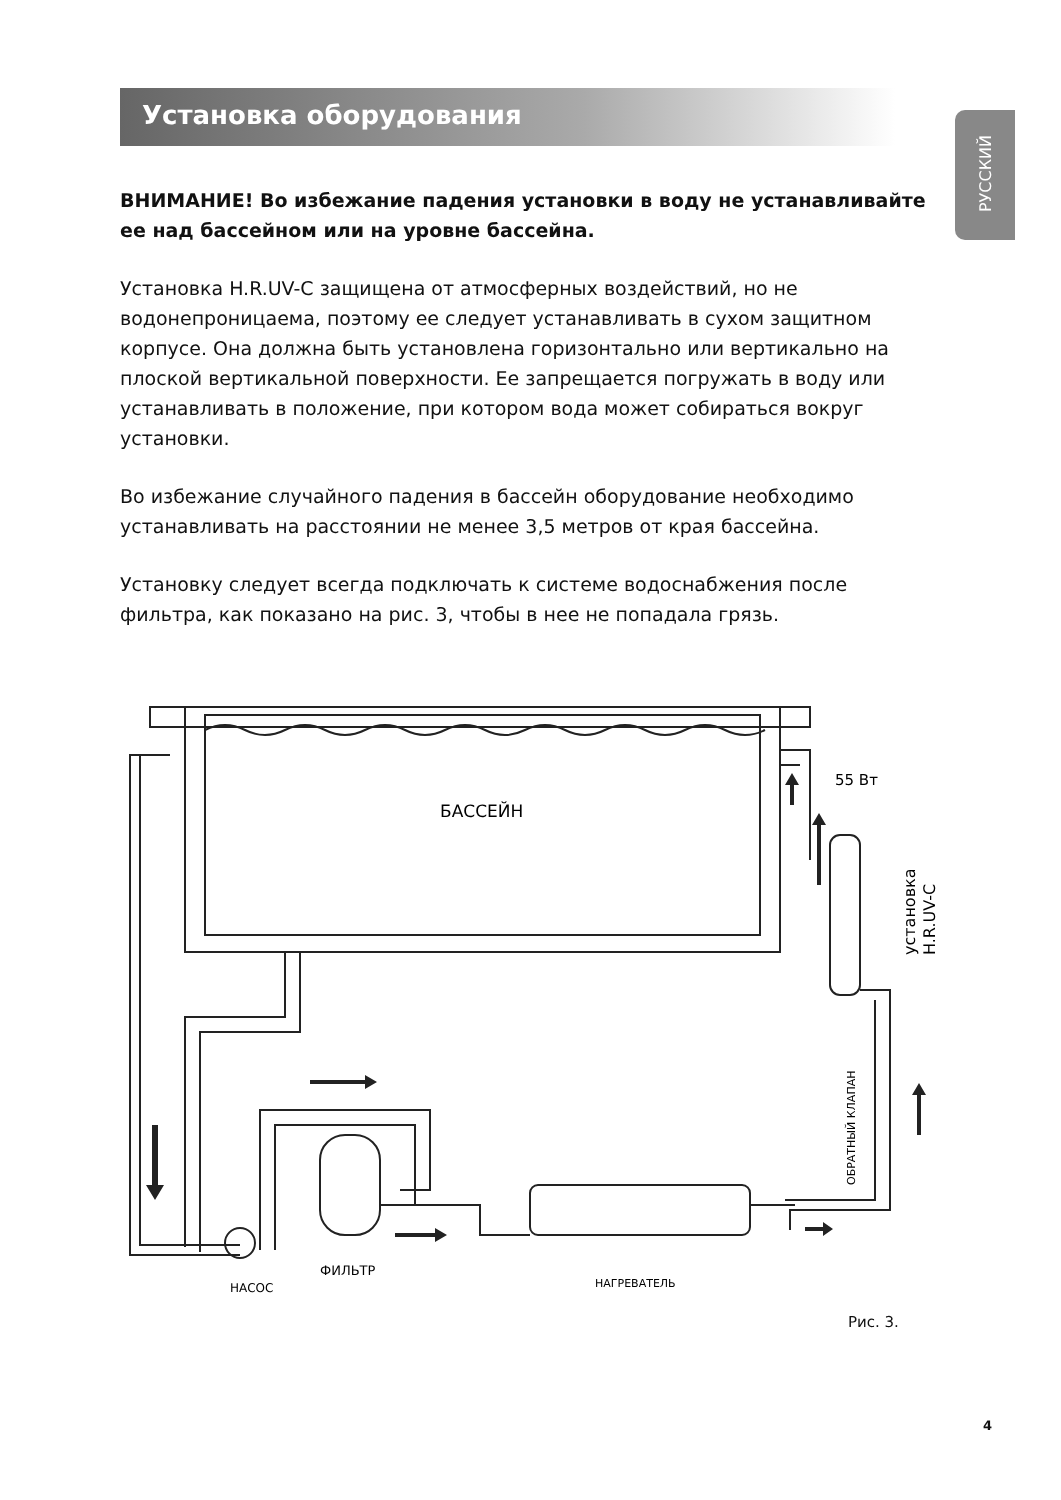Установка оборудования
РУССКИЙ
ВНИМАНИЕ! Во избежание падения установки в воду не устанавливайте ее над бассейном или на уровне бассейна.
Установка H.R.UV-C защищена от атмосферных воздействий, но не водонепроницаема, поэтому ее следует устанавливать в сухом защитном корпусе. Она должна быть установлена горизонтально или вертикально на плоской вертикальной поверхности. Ее запрещается погружать в воду или устанавливать в положение, при котором вода может собираться вокруг установки.
Во избежание случайного падения в бассейн оборудование необходимо устанавливать на расстоянии не менее 3,5 метров от края бассейна.
Установку следует всегда подключать к системе водоснабжения после фильтра, как показано на рис. 3, чтобы в нее не попадала грязь.
БАССЕЙН
55 Вт
установка
H.R.UV-C
ОБРАТНЫЙ КЛАПАН
НАСОС
ФИЛЬТР
НАГРЕВАТЕЛЬ
Рис. 3.
4